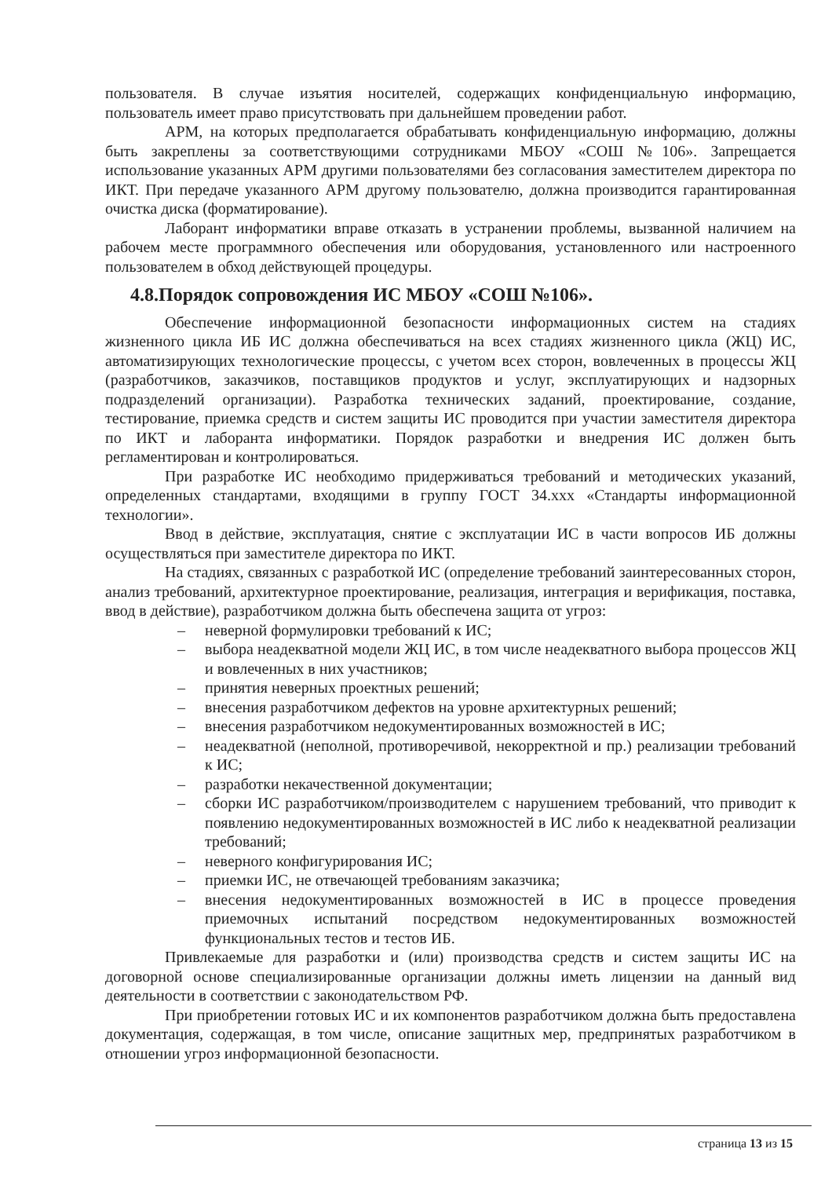пользователя. В случае изъятия носителей, содержащих конфиденциальную информацию, пользователь имеет право присутствовать при дальнейшем проведении работ.
АРМ, на которых предполагается обрабатывать конфиденциальную информацию, должны быть закреплены за соответствующими сотрудниками МБОУ «СОШ №106». Запрещается использование указанных АРМ другими пользователями без согласования заместителем директора по ИКТ. При передаче указанного АРМ другому пользователю, должна производится гарантированная очистка диска (форматирование).
Лаборант информатики вправе отказать в устранении проблемы, вызванной наличием на рабочем месте программного обеспечения или оборудования, установленного или настроенного пользователем в обход действующей процедуры.
4.8.Порядок сопровождения ИС МБОУ «СОШ №106».
Обеспечение информационной безопасности информационных систем на стадиях жизненного цикла ИБ ИС должна обеспечиваться на всех стадиях жизненного цикла (ЖЦ) ИС, автоматизирующих технологические процессы, с учетом всех сторон, вовлеченных в процессы ЖЦ (разработчиков, заказчиков, поставщиков продуктов и услуг, эксплуатирующих и надзорных подразделений организации). Разработка технических заданий, проектирование, создание, тестирование, приемка средств и систем защиты ИС проводится при участии заместителя директора по ИКТ и лаборанта информатики. Порядок разработки и внедрения ИС должен быть регламентирован и контролироваться.
При разработке ИС необходимо придерживаться требований и методических указаний, определенных стандартами, входящими в группу ГОСТ 34.ххх «Стандарты информационной технологии».
Ввод в действие, эксплуатация, снятие с эксплуатации ИС в части вопросов ИБ должны осуществляться при заместителе директора по ИКТ.
На стадиях, связанных с разработкой ИС (определение требований заинтересованных сторон, анализ требований, архитектурное проектирование, реализация, интеграция и верификация, поставка, ввод в действие), разработчиком должна быть обеспечена защита от угроз:
– неверной формулировки требований к ИС;
– выбора неадекватной модели ЖЦ ИС, в том числе неадекватного выбора процессов ЖЦ и вовлеченных в них участников;
– принятия неверных проектных решений;
– внесения разработчиком дефектов на уровне архитектурных решений;
– внесения разработчиком недокументированных возможностей в ИС;
– неадекватной (неполной, противоречивой, некорректной и пр.) реализации требований к ИС;
– разработки некачественной документации;
– сборки ИС разработчиком/производителем с нарушением требований, что приводит к появлению недокументированных возможностей в ИС либо к неадекватной реализации требований;
– неверного конфигурирования ИС;
– приемки ИС, не отвечающей требованиям заказчика;
– внесения недокументированных возможностей в ИС в процессе проведения приемочных испытаний посредством недокументированных возможностей функциональных тестов и тестов ИБ.
Привлекаемые для разработки и (или) производства средств и систем защиты ИС на договорной основе специализированные организации должны иметь лицензии на данный вид деятельности в соответствии с законодательством РФ.
При приобретении готовых ИС и их компонентов разработчиком должна быть предоставлена документация, содержащая, в том числе, описание защитных мер, предпринятых разработчиком в отношении угроз информационной безопасности.
страница 13 из 15